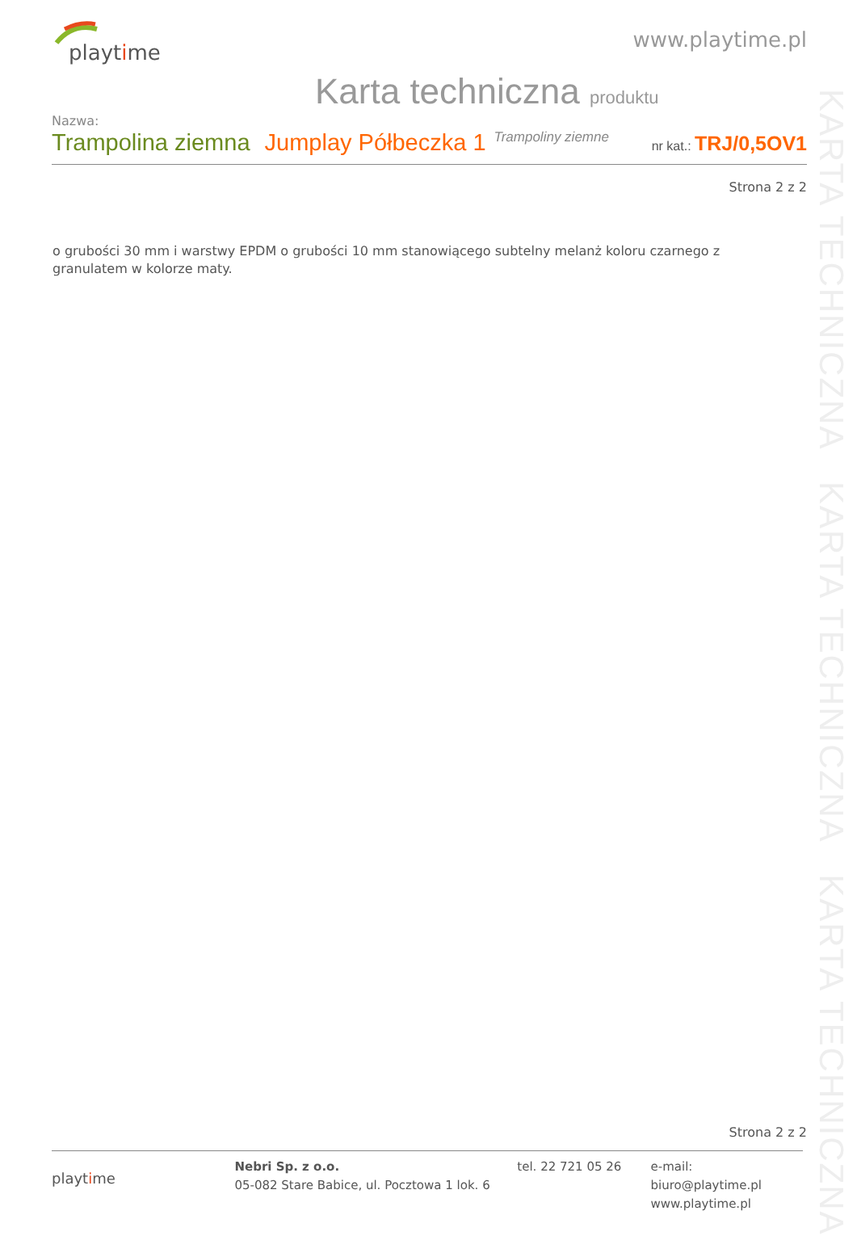playtime
www.playtime.pl
Karta techniczna produktu
Nazwa:
Trampolina ziemna Jumplay Półbeczka 1 Trampoliny ziemne nr kat.: TRJ/0,5OV1
Strona 2 z 2
o grubości 30 mm i warstwy EPDM o grubości 10 mm stanowiącego subtelny melanż koloru czarnego z granulatem w kolorze maty.
KARTA TECHNICZNA KARTA TECHNICZNA KARTA TECHNICZNA
Strona 2 z 2
playtime
Nebri Sp. z o.o.
05-082 Stare Babice, ul. Pocztowa 1 lok. 6
tel. 22 721 05 26 e-mail: biuro@playtime.pl
www.playtime.pl